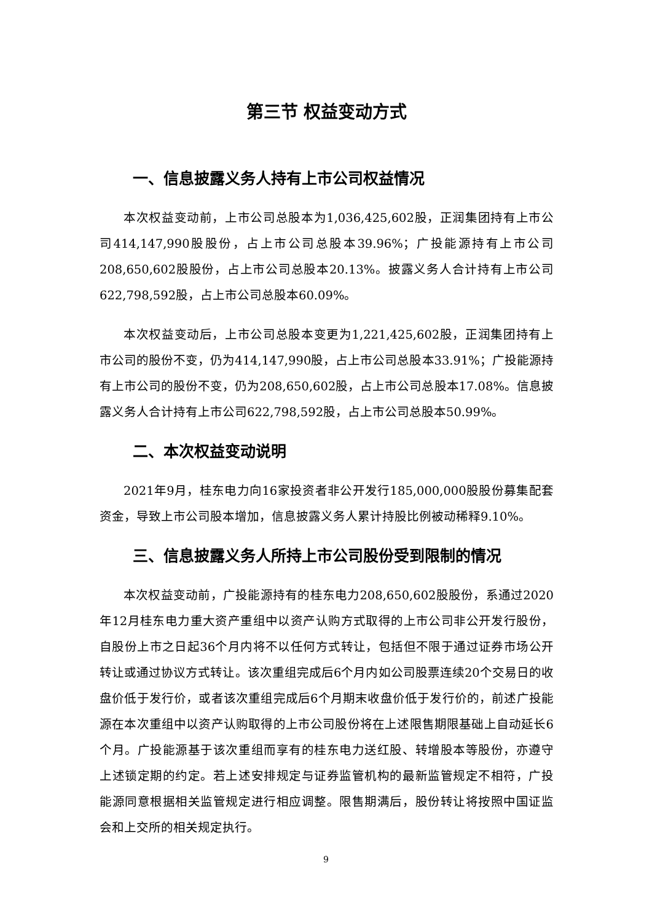第三节 权益变动方式
一、信息披露义务人持有上市公司权益情况
本次权益变动前，上市公司总股本为1,036,425,602股，正润集团持有上市公司414,147,990股股份，占上市公司总股本39.96%；广投能源持有上市公司208,650,602股股份，占上市公司总股本20.13%。披露义务人合计持有上市公司622,798,592股，占上市公司总股本60.09%。
本次权益变动后，上市公司总股本变更为1,221,425,602股，正润集团持有上市公司的股份不变，仍为414,147,990股，占上市公司总股本33.91%；广投能源持有上市公司的股份不变，仍为208,650,602股，占上市公司总股本17.08%。信息披露义务人合计持有上市公司622,798,592股，占上市公司总股本50.99%。
二、本次权益变动说明
2021年9月，桂东电力向16家投资者非公开发行185,000,000股股份募集配套资金，导致上市公司股本增加，信息披露义务人累计持股比例被动稀释9.10%。
三、信息披露义务人所持上市公司股份受到限制的情况
本次权益变动前，广投能源持有的桂东电力208,650,602股股份，系通过2020年12月桂东电力重大资产重组中以资产认购方式取得的上市公司非公开发行股份，自股份上市之日起36个月内将不以任何方式转让，包括但不限于通过证券市场公开转让或通过协议方式转让。该次重组完成后6个月内如公司股票连续20个交易日的收盘价低于发行价，或者该次重组完成后6个月期末收盘价低于发行价的，前述广投能源在本次重组中以资产认购取得的上市公司股份将在上述限售期限基础上自动延长6个月。广投能源基于该次重组而享有的桂东电力送红股、转增股本等股份，亦遵守上述锁定期的约定。若上述安排规定与证券监管机构的最新监管规定不相符，广投能源同意根据相关监管规定进行相应调整。限售期满后，股份转让将按照中国证监会和上交所的相关规定执行。
9